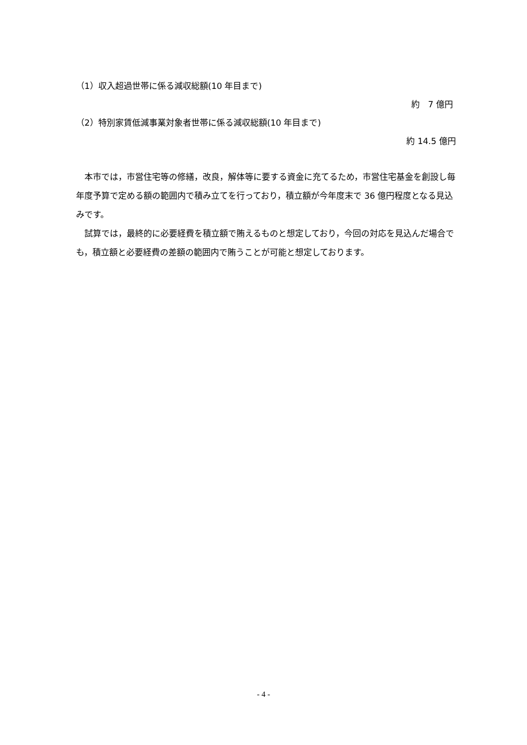（1）収入超過世帯に係る減収総額(10 年目まで)
約　7 億円
（2）特別家賃低減事業対象者世帯に係る減収総額(10 年目まで)
約 14.5 億円
　本市では，市営住宅等の修繕，改良，解体等に要する資金に充てるため，市営住宅基金を創設し毎年度予算で定める額の範囲内で積み立てを行っており，積立額が今年度末で 36 億円程度となる見込みです。
　試算では，最終的に必要経費を積立額で賄えるものと想定しており，今回の対応を見込んだ場合でも，積立額と必要経費の差額の範囲内で賄うことが可能と想定しております。
- 4 -